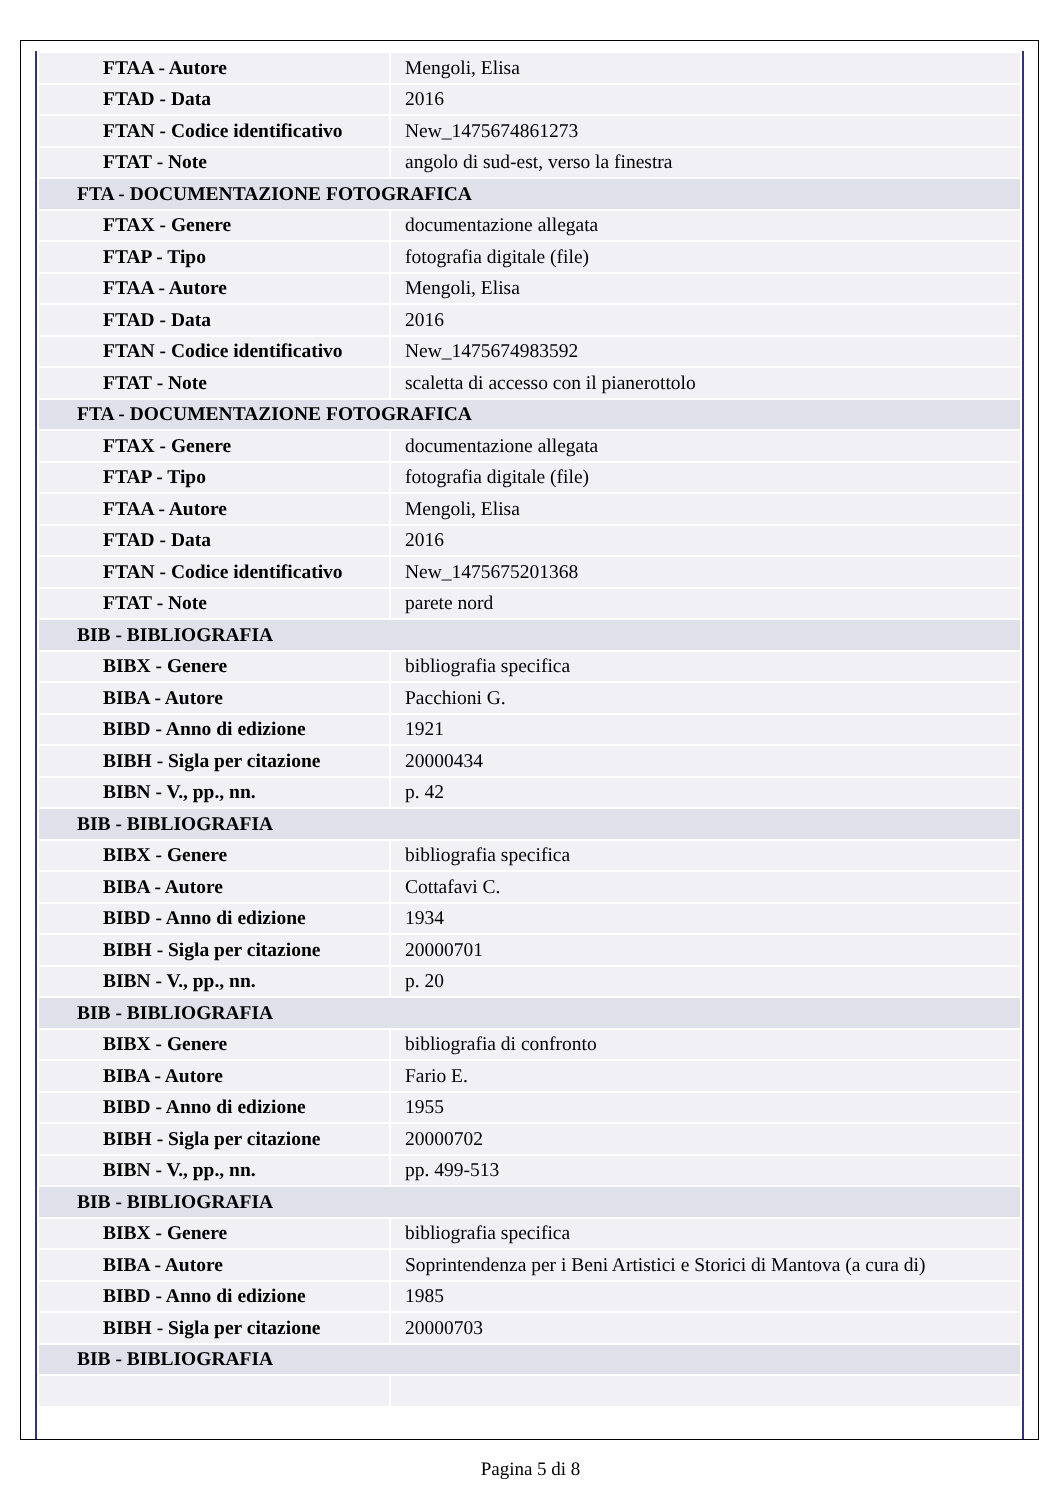| FTAA - Autore | Mengoli, Elisa |
| FTAD - Data | 2016 |
| FTAN - Codice identificativo | New_1475674861273 |
| FTAT - Note | angolo di sud-est, verso la finestra |
| FTA - DOCUMENTAZIONE FOTOGRAFICA | |
| FTAX - Genere | documentazione allegata |
| FTAP - Tipo | fotografia digitale (file) |
| FTAA - Autore | Mengoli, Elisa |
| FTAD - Data | 2016 |
| FTAN - Codice identificativo | New_1475674983592 |
| FTAT - Note | scaletta di accesso con il pianerottolo |
| FTA - DOCUMENTAZIONE FOTOGRAFICA | |
| FTAX - Genere | documentazione allegata |
| FTAP - Tipo | fotografia digitale (file) |
| FTAA - Autore | Mengoli, Elisa |
| FTAD - Data | 2016 |
| FTAN - Codice identificativo | New_1475675201368 |
| FTAT - Note | parete nord |
| BIB - BIBLIOGRAFIA | |
| BIBX - Genere | bibliografia specifica |
| BIBA - Autore | Pacchioni G. |
| BIBD - Anno di edizione | 1921 |
| BIBH - Sigla per citazione | 20000434 |
| BIBN - V., pp., nn. | p. 42 |
| BIB - BIBLIOGRAFIA | |
| BIBX - Genere | bibliografia specifica |
| BIBA - Autore | Cottafavi C. |
| BIBD - Anno di edizione | 1934 |
| BIBH - Sigla per citazione | 20000701 |
| BIBN - V., pp., nn. | p. 20 |
| BIB - BIBLIOGRAFIA | |
| BIBX - Genere | bibliografia di confronto |
| BIBA - Autore | Fario E. |
| BIBD - Anno di edizione | 1955 |
| BIBH - Sigla per citazione | 20000702 |
| BIBN - V., pp., nn. | pp. 499-513 |
| BIB - BIBLIOGRAFIA | |
| BIBX - Genere | bibliografia specifica |
| BIBA - Autore | Soprintendenza per i Beni Artistici e Storici di Mantova (a cura di) |
| BIBD - Anno di edizione | 1985 |
| BIBH - Sigla per citazione | 20000703 |
| BIB - BIBLIOGRAFIA | |
Pagina 5 di 8